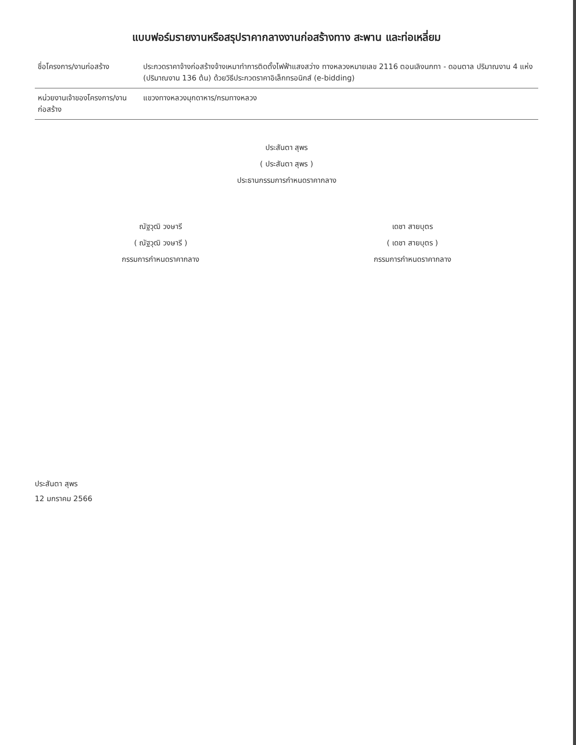แบบฟอร์มรายงานหรือสรุปราคากลางงานก่อสร้างทาง สะพาน และท่อเหลี่ยม
| ชื่อโครงการ/งานก่อสร้าง | ประกวดราคาจ้างก่อสร้างจ้างเหมาทำการติดตั้งไฟฟ้าแสงสว่าง ทางหลวงหมายเลข 2116 ตอนเลิงนกทา - ดอนตาล ปริมาณงาน 4 แห่ง (ปริมาณงาน 136 ต้น) ด้วยวิธีประกวดราคาอิเล็กทรอนิกส์ (e-bidding) |
| หน่วยงานเจ้าของโครงการ/งานก่อสร้าง | แขวงทางหลวงมุกดาหาร/กรมทางหลวง |
ประสันตา สุพร
( ประสันตา สุพร )
ประธานกรรมการกำหนดราคากลาง
ณัฐวุฒิ วงษารี
( ณัฐวุฒิ วงษารี )
กรรมการกำหนดราคากลาง
เดชา สายบุตร
( เดชา สายบุตร )
กรรมการกำหนดราคากลาง
ประสันตา สุพร
12 มกราคม 2566